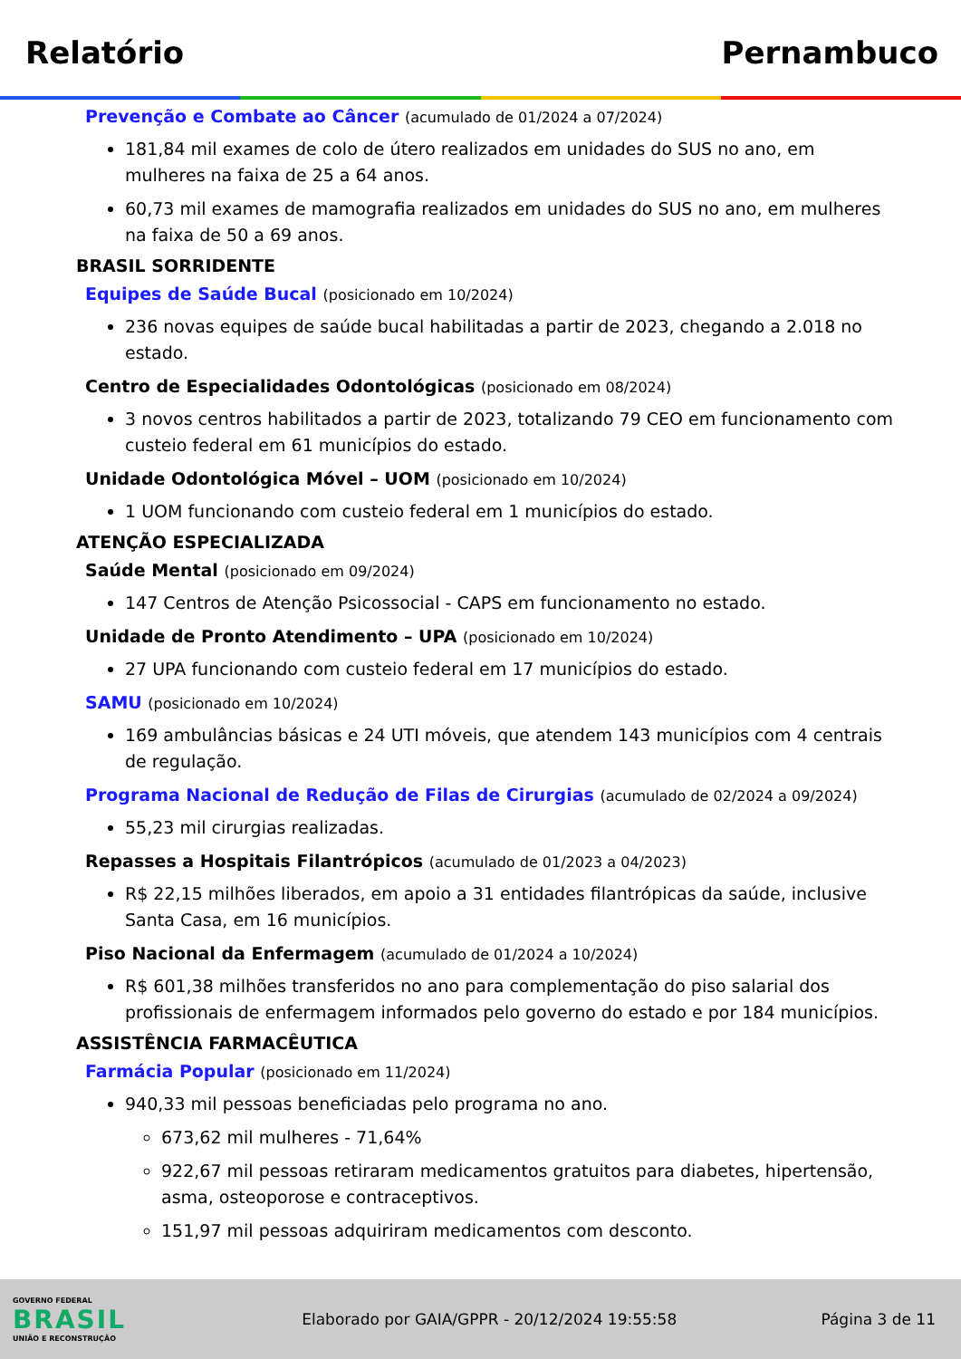Relatório Pernambuco
Prevenção e Combate ao Câncer (acumulado de 01/2024 a 07/2024)
181,84 mil exames de colo de útero realizados em unidades do SUS no ano, em mulheres na faixa de 25 a 64 anos.
60,73 mil exames de mamografia realizados em unidades do SUS no ano, em mulheres na faixa de 50 a 69 anos.
BRASIL SORRIDENTE
Equipes de Saúde Bucal (posicionado em 10/2024)
236 novas equipes de saúde bucal habilitadas a partir de 2023, chegando a 2.018 no estado.
Centro de Especialidades Odontológicas (posicionado em 08/2024)
3 novos centros habilitados a partir de 2023, totalizando 79 CEO em funcionamento com custeio federal em 61 municípios do estado.
Unidade Odontológica Móvel – UOM (posicionado em 10/2024)
1 UOM funcionando com custeio federal em 1 municípios do estado.
ATENÇÃO ESPECIALIZADA
Saúde Mental (posicionado em 09/2024)
147 Centros de Atenção Psicossocial - CAPS em funcionamento no estado.
Unidade de Pronto Atendimento – UPA (posicionado em 10/2024)
27 UPA funcionando com custeio federal em 17 municípios do estado.
SAMU (posicionado em 10/2024)
169 ambulâncias básicas e 24 UTI móveis, que atendem 143 municípios com 4 centrais de regulação.
Programa Nacional de Redução de Filas de Cirurgias (acumulado de 02/2024 a 09/2024)
55,23 mil cirurgias realizadas.
Repasses a Hospitais Filantrópicos (acumulado de 01/2023 a 04/2023)
R$ 22,15 milhões liberados, em apoio a 31 entidades filantrópicas da saúde, inclusive Santa Casa, em 16 municípios.
Piso Nacional da Enfermagem (acumulado de 01/2024 a 10/2024)
R$ 601,38 milhões transferidos no ano para complementação do piso salarial dos profissionais de enfermagem informados pelo governo do estado e por 184 municípios.
ASSISTÊNCIA FARMACÊUTICA
Farmácia Popular (posicionado em 11/2024)
940,33 mil pessoas beneficiadas pelo programa no ano.
673,62 mil mulheres - 71,64%
922,67 mil pessoas retiraram medicamentos gratuitos para diabetes, hipertensão, asma, osteoporose e contraceptivos.
151,97 mil pessoas adquiriram medicamentos com desconto.
GOVERNO FEDERAL
BRASIL
UNIÃO E RECONSTRUÇÃO
Elaborado por GAIA/GPPR - 20/12/2024 19:55:58
Página 3 de 11